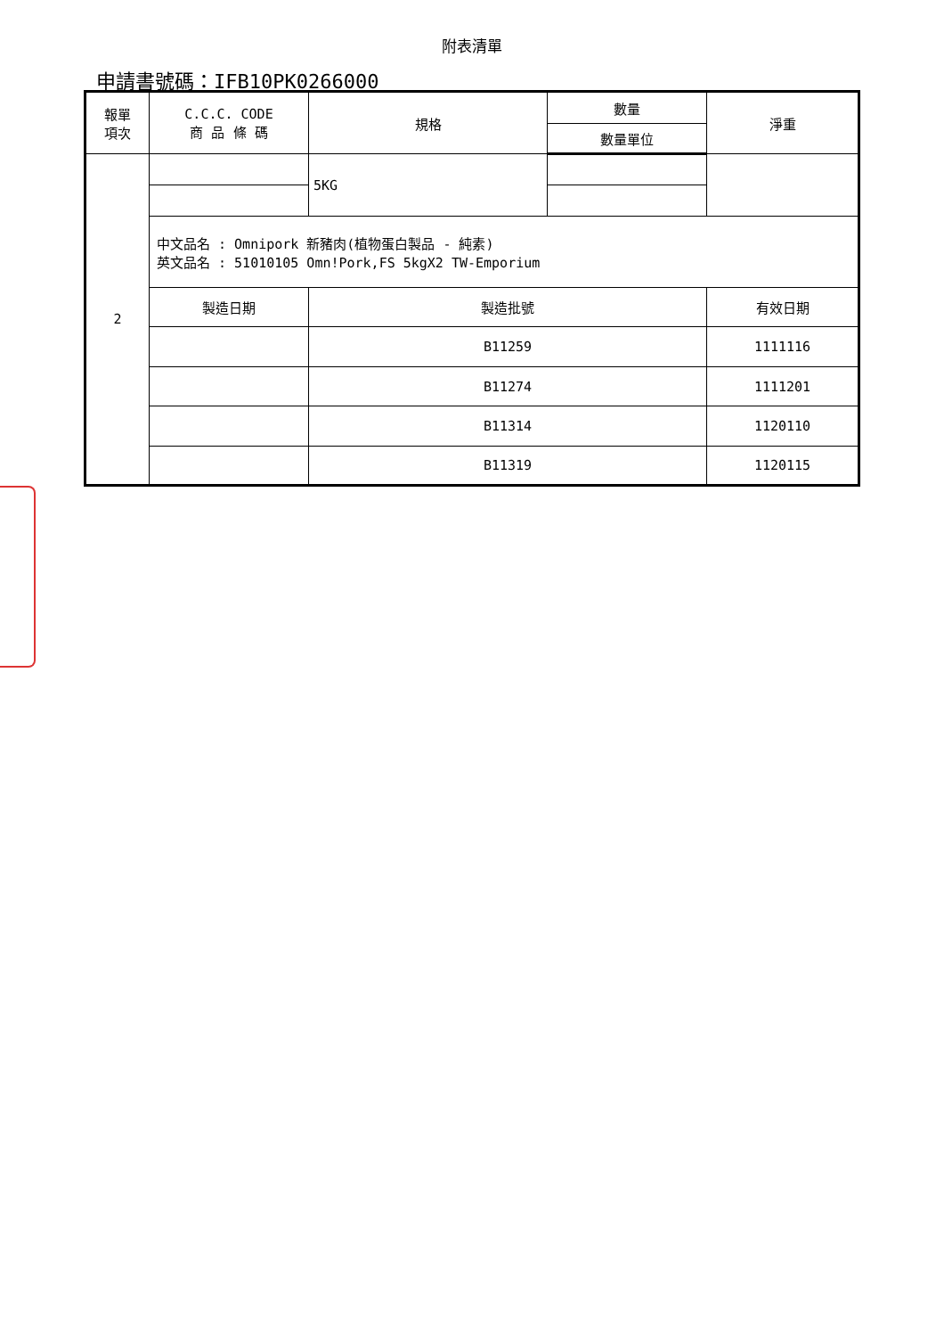附表清單
申請書號碼：IFB10PK0266000
| 報單 項次 | C.C.C. CODE 商 品 條 碼 | 規格 | 數量 | 淨重 |
| --- | --- | --- | --- | --- |
| | | | 數量單位 | |
| 2 | | 5KG | | |
| | 中文品名 : Omnipork 新豬肉(植物蛋白製品 - 純素) 英文品名 : 51010105 Omn!Pork,FS 5kgX2 TW-Emporium | | | |
| | 製造日期 | 製造批號 | | 有效日期 |
| | | B11259 | | 1111116 |
| | | B11274 | | 1111201 |
| | | B11314 | | 1120110 |
| | | B11319 | | 1120115 |